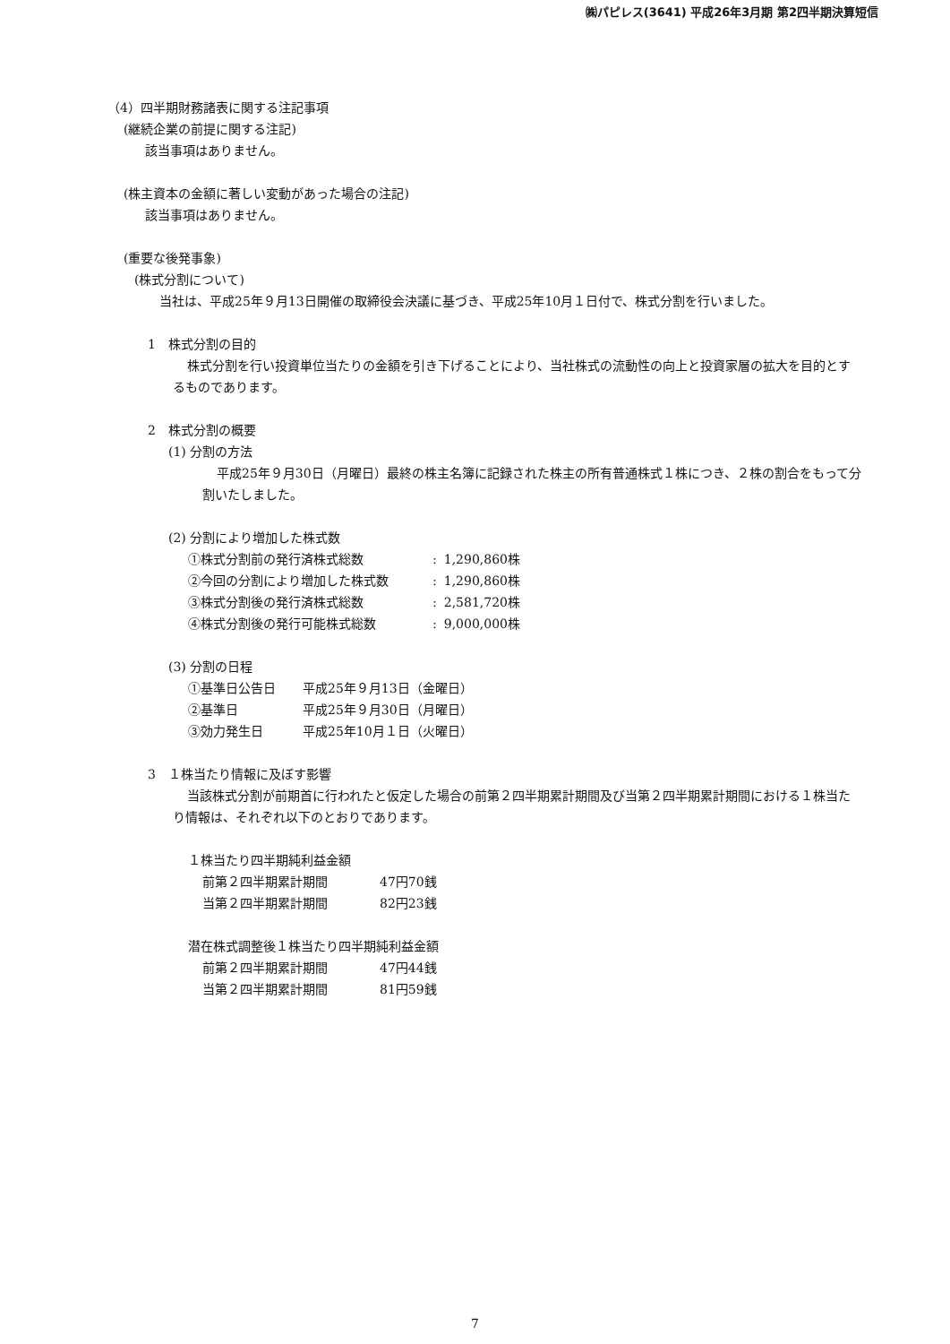㈱パピレス(3641) 平成26年3月期 第2四半期決算短信
（4）四半期財務諸表に関する注記事項
(継続企業の前提に関する注記)
該当事項はありません。
(株主資本の金額に著しい変動があった場合の注記)
該当事項はありません。
(重要な後発事象)
(株式分割について)
当社は、平成25年９月13日開催の取締役会決議に基づき、平成25年10月１日付で、株式分割を行いました。
1　株式分割の目的
株式分割を行い投資単位当たりの金額を引き下げることにより、当社株式の流動性の向上と投資家層の拡大を目的とするものであります。
2　株式分割の概要
(1) 分割の方法
平成25年９月30日（月曜日）最終の株主名簿に記録された株主の所有普通株式１株につき、２株の割合をもって分割いたしました。
(2) 分割により増加した株式数
| ①株式分割前の発行済株式総数 | : | 1,290,860株 |
| ②今回の分割により増加した株式数 | : | 1,290,860株 |
| ③株式分割後の発行済株式総数 | : | 2,581,720株 |
| ④株式分割後の発行可能株式総数 | : | 9,000,000株 |
(3) 分割の日程
| ①基準日公告日 | 平成25年９月13日（金曜日） |
| ②基準日 | 平成25年９月30日（月曜日） |
| ③効力発生日 | 平成25年10月１日（火曜日） |
3　１株当たり情報に及ぼす影響
当該株式分割が前期首に行われたと仮定した場合の前第２四半期累計期間及び当第２四半期累計期間における１株当たり情報は、それぞれ以下のとおりであります。
１株当たり四半期純利益金額
| 前第２四半期累計期間 | 47円70銭 |
| 当第２四半期累計期間 | 82円23銭 |
潜在株式調整後１株当たり四半期純利益金額
| 前第２四半期累計期間 | 47円44銭 |
| 当第２四半期累計期間 | 81円59銭 |
7